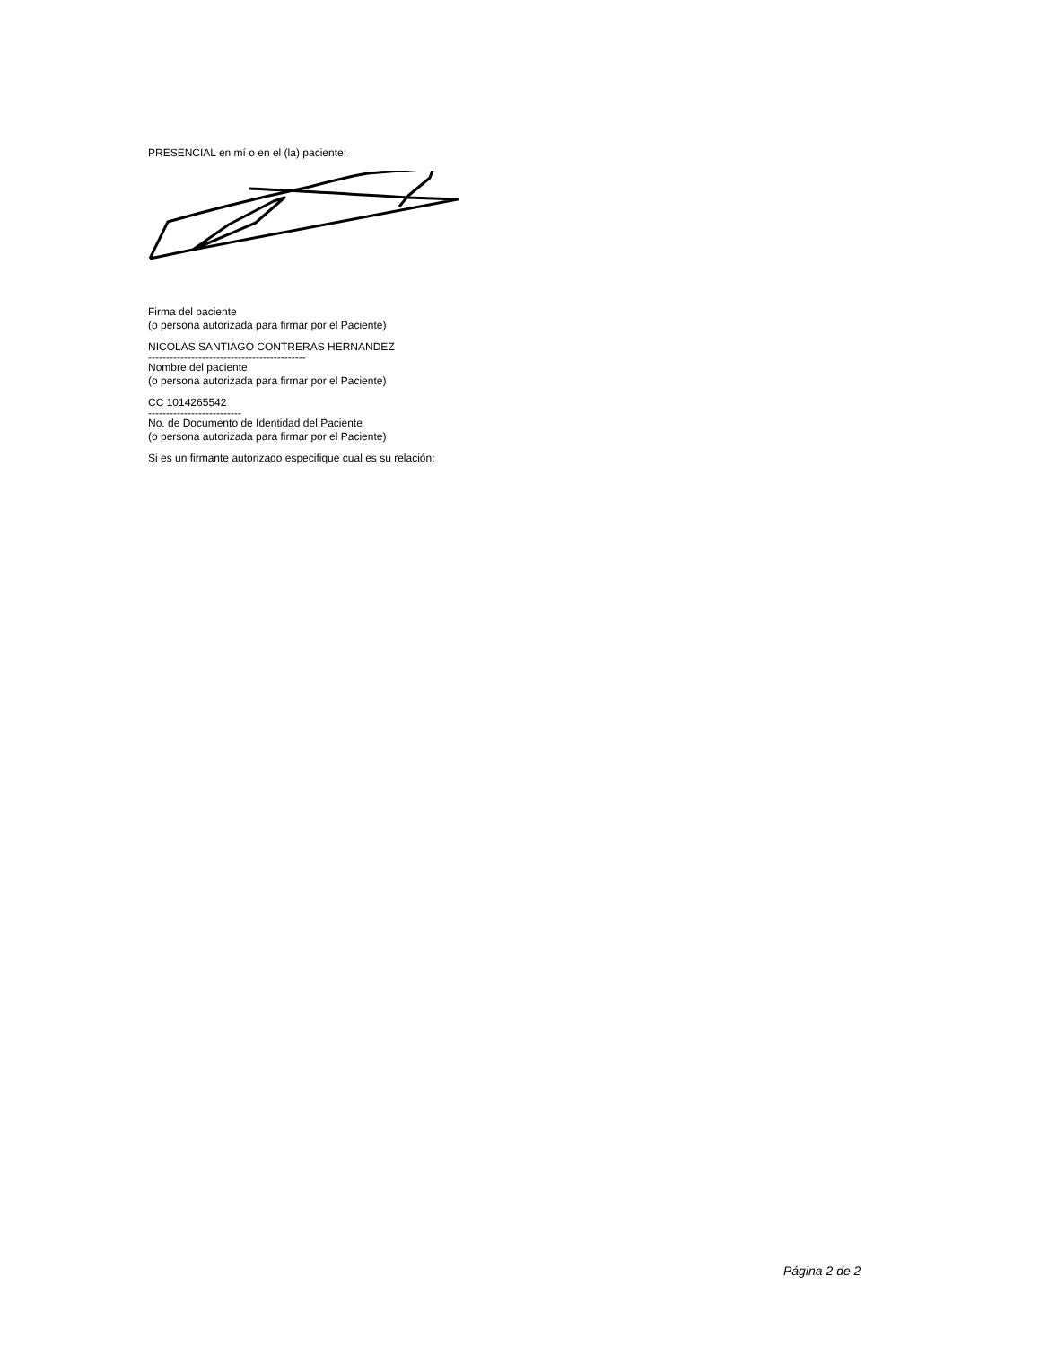PRESENCIAL en mí o en el (la) paciente:
Firma del paciente
(o persona autorizada para firmar por el Paciente)
NICOLAS SANTIAGO CONTRERAS HERNANDEZ
--------------------------------------------
Nombre del paciente
(o persona autorizada para firmar por el Paciente)
CC 1014265542
--------------------------
No. de Documento de Identidad del Paciente
(o persona autorizada para firmar por el Paciente)
Si es un firmante autorizado especifique cual es su relación:
Página 2 de 2